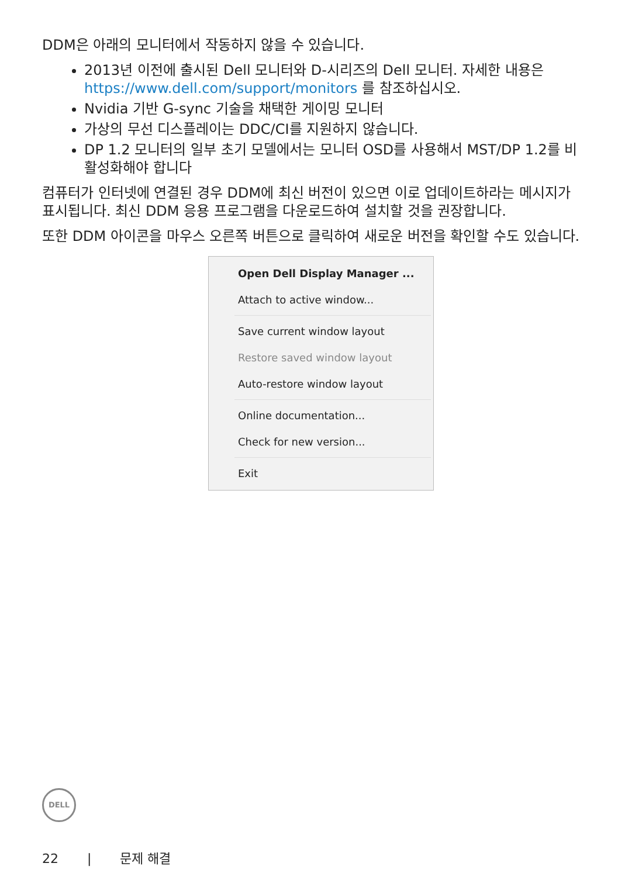DDM은 아래의 모니터에서 작동하지 않을 수 있습니다.
2013년 이전에 출시된 Dell 모니터와 D-시리즈의 Dell 모니터. 자세한 내용은 https://www.dell.com/support/monitors 를 참조하십시오.
Nvidia 기반 G-sync 기술을 채택한 게이밍 모니터
가상의 무선 디스플레이는 DDC/CI를 지원하지 않습니다.
DP 1.2 모니터의 일부 초기 모델에서는 모니터 OSD를 사용해서 MST/DP 1.2를 비활성화해야 합니다
컴퓨터가 인터넷에 연결된 경우 DDM에 최신 버전이 있으면 이로 업데이트하라는 메시지가 표시됩니다. 최신 DDM 응용 프로그램을 다운로드하여 설치할 것을 권장합니다.
또한 DDM 아이콘을 마우스 오른쪽 버튼으로 클릭하여 새로운 버전을 확인할 수도 있습니다.
Open Dell Display Manager ...
Attach to active window...
Save current window layout
Restore saved window layout
Auto-restore window layout
Online documentation...
Check for new version...
Exit
DELL
22 | 문제 해결